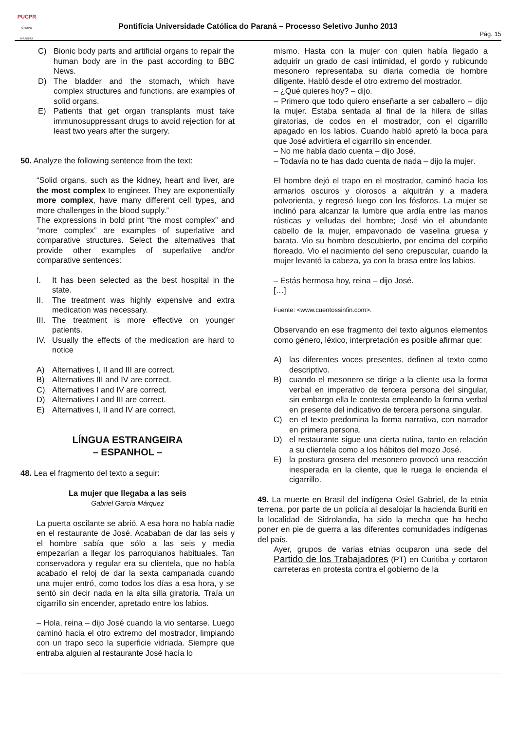PUCPR
GRUPO MARISTA
Pontifícia Universidade Católica do Paraná – Processo Seletivo Junho 2013
Pág. 15
C) Bionic body parts and artificial organs to repair the human body are in the past according to BBC News.
D) The bladder and the stomach, which have complex structures and functions, are examples of solid organs.
E) Patients that get organ transplants must take immunosuppressant drugs to avoid rejection for at least two years after the surgery.
50. Analyze the following sentence from the text:
“Solid organs, such as the kidney, heart and liver, are the most complex to engineer. They are exponentially more complex, have many different cell types, and more challenges in the blood supply.”
The expressions in bold print “the most complex” and “more complex” are examples of superlative and comparative structures. Select the alternatives that provide other examples of superlative and/or comparative sentences:
I. It has been selected as the best hospital in the state.
II. The treatment was highly expensive and extra medication was necessary.
III. The treatment is more effective on younger patients.
IV. Usually the effects of the medication are hard to notice
A) Alternatives I, II and III are correct.
B) Alternatives III and IV are correct.
C) Alternatives I and IV are correct.
D) Alternatives I and III are correct.
E) Alternatives I, II and IV are correct.
LÍNGUA ESTRANGEIRA
– ESPANHOL –
48. Lea el fragmento del texto a seguir:
La mujer que llegaba a las seis
Gabriel García Márquez
La puerta oscilante se abrió. A esa hora no había nadie en el restaurante de José. Acababan de dar las seis y el hombre sabía que sólo a las seis y media empezarían a llegar los parroquianos habituales. Tan conservadora y regular era su clientela, que no había acabado el reloj de dar la sexta campanada cuando una mujer entró, como todos los días a esa hora, y se sentó sin decir nada en la alta silla giratoria. Traía un cigarrillo sin encender, apretado entre los labios.
– Hola, reina – dijo José cuando la vio sentarse. Luego caminó hacia el otro extremo del mostrador, limpiando con un trapo seco la superficie vidriada. Siempre que entraba alguien al restaurante José hacía lo
mismo. Hasta con la mujer con quien había llegado a adquirir un grado de casi intimidad, el gordo y rubicundo mesonero representaba su diaria comedia de hombre diligente. Habló desde el otro extremo del mostrador.
– ¿Qué quieres hoy? – dijo.
– Primero que todo quiero enseñarte a ser caballero – dijo la mujer. Estaba sentada al final de la hilera de sillas giratorias, de codos en el mostrador, con el cigarrillo apagado en los labios. Cuando habló apretó la boca para que José advirtiera el cigarrillo sin encender.
– No me había dado cuenta – dijo José.
– Todavía no te has dado cuenta de nada – dijo la mujer.
El hombre dejó el trapo en el mostrador, caminó hacia los armarios oscuros y olorosos a alquitrán y a madera polvorienta, y regresó luego con los fósforos. La mujer se inclinó para alcanzar la lumbre que ardía entre las manos rústicas y velludas del hombre; José vio el abundante cabello de la mujer, empavonado de vaselina gruesa y barata. Vio su hombro descubierto, por encima del corpiño floreado. Vio el nacimiento del seno crepuscular, cuando la mujer levantó la cabeza, ya con la brasa entre los labios.
– Estás hermosa hoy, reina – dijo José.
[…]
Fuente: <www.cuentossinfin.com>.
Observando en ese fragmento del texto algunos elementos como género, léxico, interpretación es posible afirmar que:
A) las diferentes voces presentes, definen al texto como descriptivo.
B) cuando el mesonero se dirige a la cliente usa la forma verbal en imperativo de tercera persona del singular, sin embargo ella le contesta empleando la forma verbal en presente del indicativo de tercera persona singular.
C) en el texto predomina la forma narrativa, con narrador en primera persona.
D) el restaurante sigue una cierta rutina, tanto en relación a su clientela como a los hábitos del mozo José.
E) la postura grosera del mesonero provocó una reacción inesperada en la cliente, que le ruega le encienda el cigarrillo.
49. La muerte en Brasil del indígena Osiel Gabriel, de la etnia terrena, por parte de un policía al desalojar la hacienda Buriti en la localidad de Sidrolandia, ha sido la mecha que ha hecho poner en pie de guerra a las diferentes comunidades indígenas del país.
Ayer, grupos de varias etnias ocuparon una sede del Partido de los Trabajadores (PT) en Curitiba y cortaron carreteras en protesta contra el gobierno de la